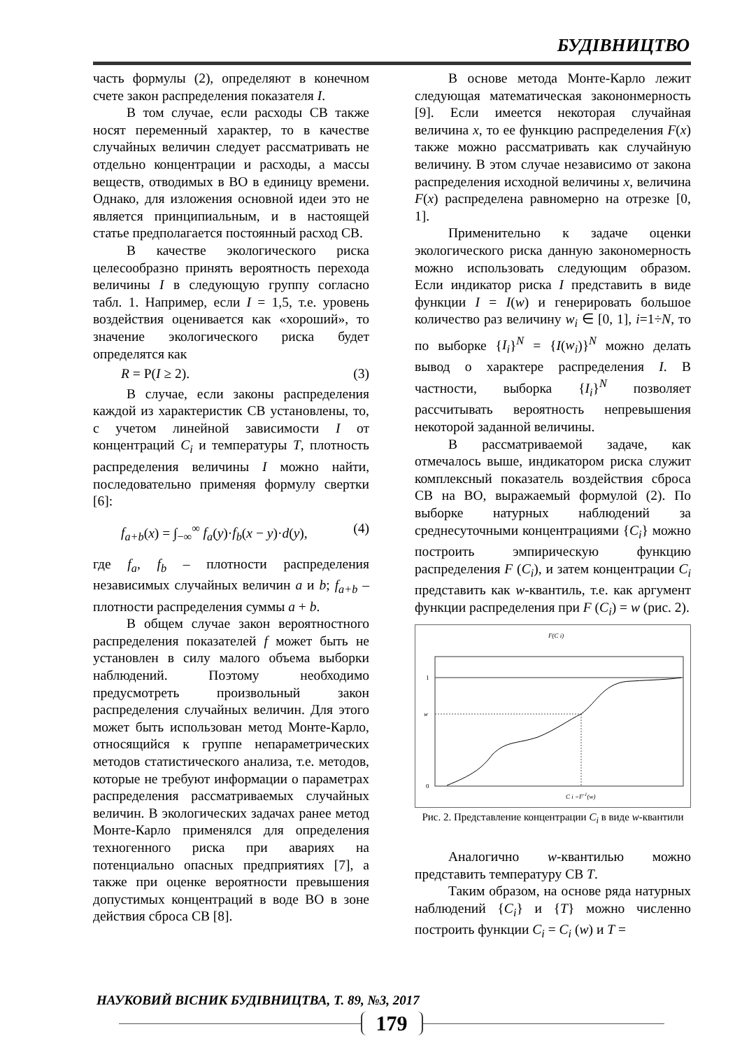БУДІВНИЦТВО
часть формулы (2), определяют в конечном счете закон распределения показателя I.
В том случае, если расходы СВ также носят переменный характер, то в качестве случайных величин следует рассматривать не отдельно концентрации и расходы, а массы веществ, отводимых в ВО в единицу времени. Однако, для изложения основной идеи это не является принципиальным, и в настоящей статье предполагается постоянный расход СВ.
В качестве экологического риска целесообразно принять вероятность перехода величины I в следующую группу согласно табл. 1. Например, если I = 1,5, т.е. уровень воздействия оценивается как «хороший», то значение экологического риска будет определятся как
R = P(I ≥ 2). (3)
В случае, если законы распределения каждой из характеристик СВ установлены, то, с учетом линейной зависимости I от концентраций C<sub>i</sub> и температуры T, плотность распределения величины I можно найти, последовательно применяя формулу свертки [6]:
f<sub>a+b</sub>(x) = ∫<sub>−∞</sub><sup>∞</sup> f<sub>a</sub>(y)·f<sub>b</sub>(x − y)·d(y), (4)
где f<sub>a</sub>, f<sub>b</sub> – плотности распределения независимых случайных величин a и b; f<sub>a+b</sub> – плотности распределения суммы a + b.
В общем случае закон вероятностного распределения показателей f может быть не установлен в силу малого объема выборки наблюдений. Поэтому необходимо предусмотреть произвольный закон распределения случайных величин. Для этого может быть использован метод Монте-Карло, относящийся к группе непараметрических методов статистического анализа, т.е. методов, которые не требуют информации о параметрах распределения рассматриваемых случайных величин. В экологических задачах ранее метод Монте-Карло применялся для определения техногенного риска при авариях на потенциально опасных предприятиях [7], а также при оценке вероятности превышения допустимых концентраций в воде ВО в зоне действия сброса СВ [8].
В основе метода Монте-Карло лежит следующая математическая закононмерность [9]. Если имеется некоторая случайная величина x, то ее функцию распределения F(x) также можно рассматривать как случайную величину. В этом случае независимо от закона распределения исходной величины x, величина F(x) распределена равномерно на отрезке [0, 1].
Применительно к задаче оценки экологического риска данную закономерность можно использовать следующим образом. Если индикатор риска I представить в виде функции I = I(w) и генерировать большое количество раз величину w<sub>i</sub> ∈ [0, 1], i=1÷N, то по выборке {I<sub>i</sub>}<sup>N</sup> = {I(w<sub>i</sub>)}<sup>N</sup> можно делать вывод о характере распределения I. В частности, выборка {I<sub>i</sub>}<sup>N</sup> позволяет рассчитывать вероятность непревышения некоторой заданной величины.
В рассматриваемой задаче, как отмечалось выше, индикатором риска служит комплексный показатель воздействия сброса СВ на ВО, выражаемый формулой (2). По выборке натурных наблюдений за среднесуточными концентрациями {C<sub>i</sub>} можно построить эмпирическую функцию распределения F (C<sub>i</sub>), и затем концентрации C<sub>i</sub> представить как w-квантиль, т.е. как аргумент функции распределения при F (C<sub>i</sub>) = w (рис. 2).
F(C i)
1
w
0
C i =F-1(w)
Рис. 2. Представление концентрации C<sub>i</sub> в виде w-квантили
Аналогично w-квантилью можно представить температуру СВ T.
Таким образом, на основе ряда натурных наблюдений {C<sub>i</sub>} и {T} можно численно построить функции C<sub>i</sub> = C<sub>i</sub> (w) и T =
НАУКОВИЙ ВІСНИК БУДІВНИЦТВА, Т. 89, №3, 2017
179